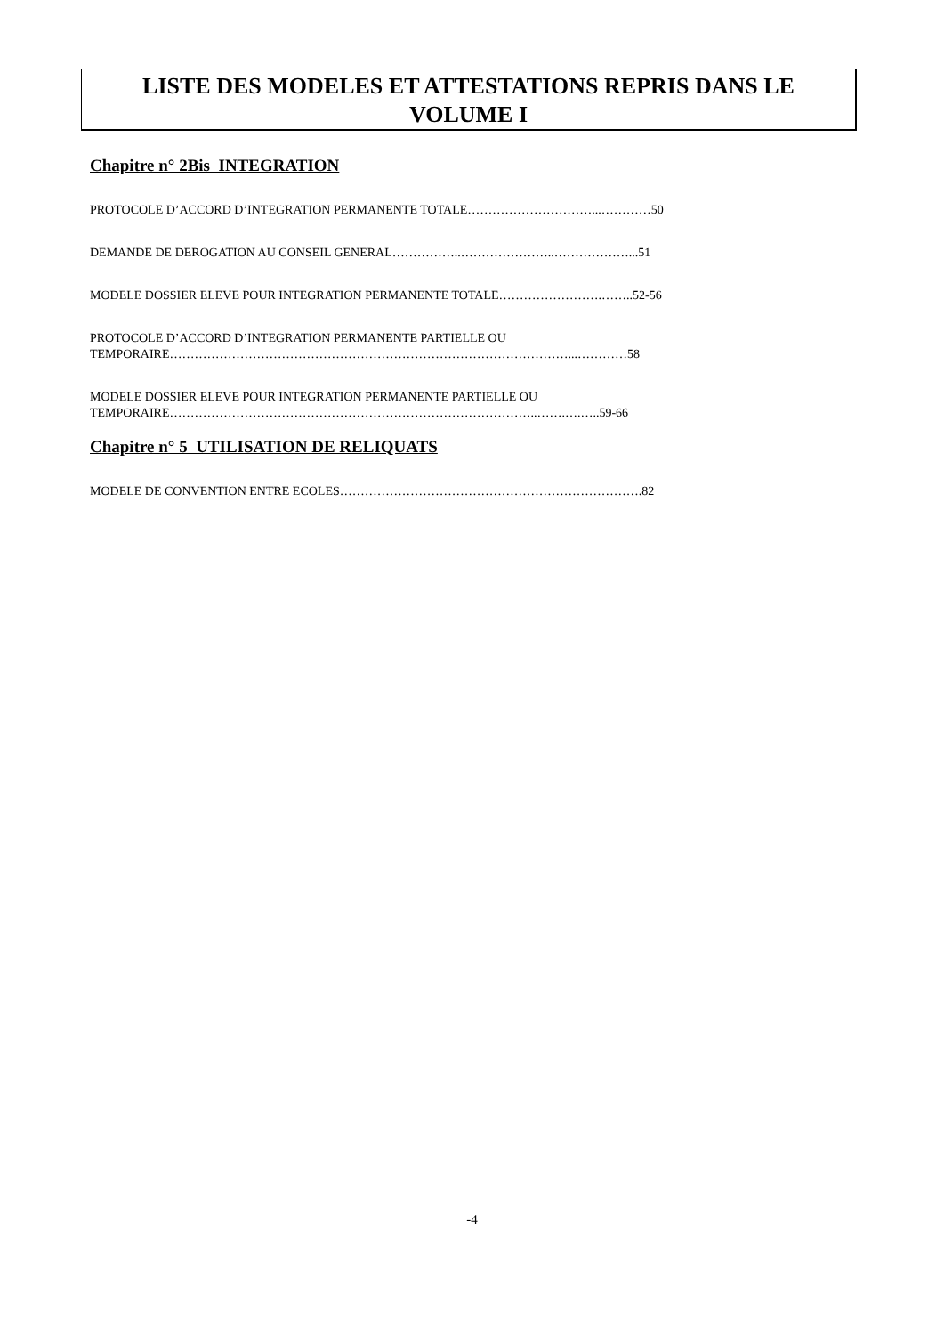LISTE DES MODELES ET ATTESTATIONS REPRIS DANS LE
VOLUME I
Chapitre n° 2Bis INTEGRATION
PROTOCOLE D’ACCORD D’INTEGRATION PERMANENTE TOTALE…………………………...…………50
DEMANDE DE DEROGATION AU CONSEIL GENERAL……………..…………………..………………...51
MODELE DOSSIER ELEVE POUR INTEGRATION PERMANENTE TOTALE…………………….……..52-56
PROTOCOLE D’ACCORD D’INTEGRATION PERMANENTE PARTIELLE OU
TEMPORAIRE……………………………………………………………………………………...…………58
MODELE DOSSIER ELEVE POUR INTEGRATION PERMANENTE PARTIELLE OU
TEMPORAIRE……………………………………………………………………………..…….….…..59-66
Chapitre n° 5 UTILISATION DE RELIQUATS
MODELE DE CONVENTION ENTRE ECOLES……………………………………………………………….82
-4